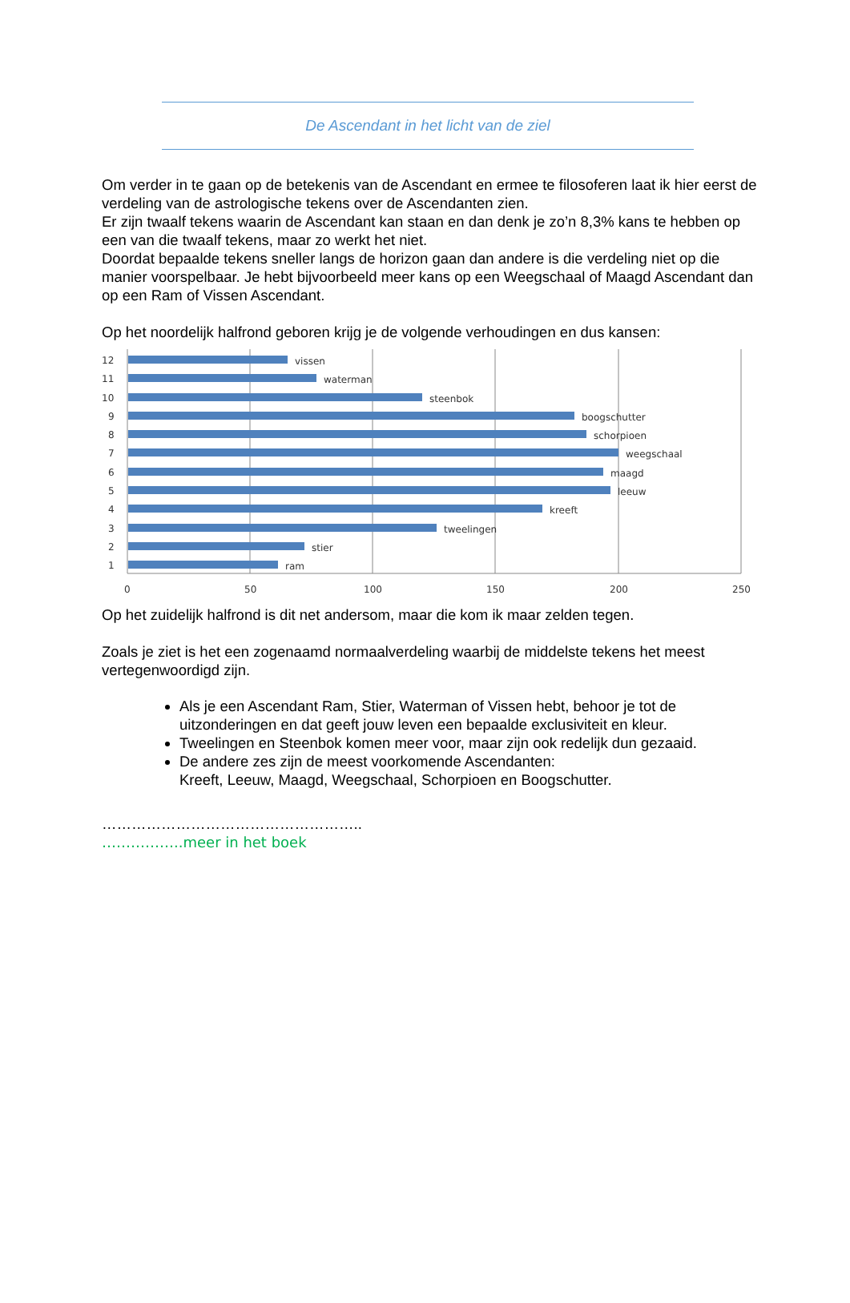De Ascendant in het licht van de ziel
Om verder in te gaan op de betekenis van de Ascendant en ermee te filosoferen laat ik hier eerst de verdeling van de astrologische tekens over de Ascendanten zien.
Er zijn twaalf tekens waarin de Ascendant kan staan en dan denk je zo’n 8,3% kans te hebben op een van die twaalf tekens, maar zo werkt het niet.
Doordat bepaalde tekens sneller langs de horizon gaan dan andere is die verdeling niet op die manier voorspelbaar. Je hebt bijvoorbeeld meer kans op een Weegschaal of Maagd Ascendant dan op een Ram of Vissen Ascendant.
Op het noordelijk halfrond geboren krijg je de volgende verhoudingen en dus kansen:
12
vissen
11
waterman
10
steenbok
9
boogschutter
8
schorpioen
7
weegschaal
6
maagd
5
leeuw
4
kreeft
3
tweelingen
2
stier
1
ram
0
50
100
150
200
250
Op het zuidelijk halfrond is dit net andersom, maar die kom ik maar zelden tegen.
Zoals je ziet is het een zogenaamd normaalverdeling waarbij de middelste tekens het meest vertegenwoordigd zijn.
Als je een Ascendant Ram, Stier, Waterman of Vissen hebt, behoor je tot de uitzonderingen en dat geeft jouw leven een bepaalde exclusiviteit en kleur.
Tweelingen en Steenbok komen meer voor, maar zijn ook redelijk dun gezaaid.
De andere zes zijn de meest voorkomende Ascendanten:
Kreeft, Leeuw, Maagd, Weegschaal, Schorpioen en Boogschutter.
……………………………………………..
……………..meer in het boek